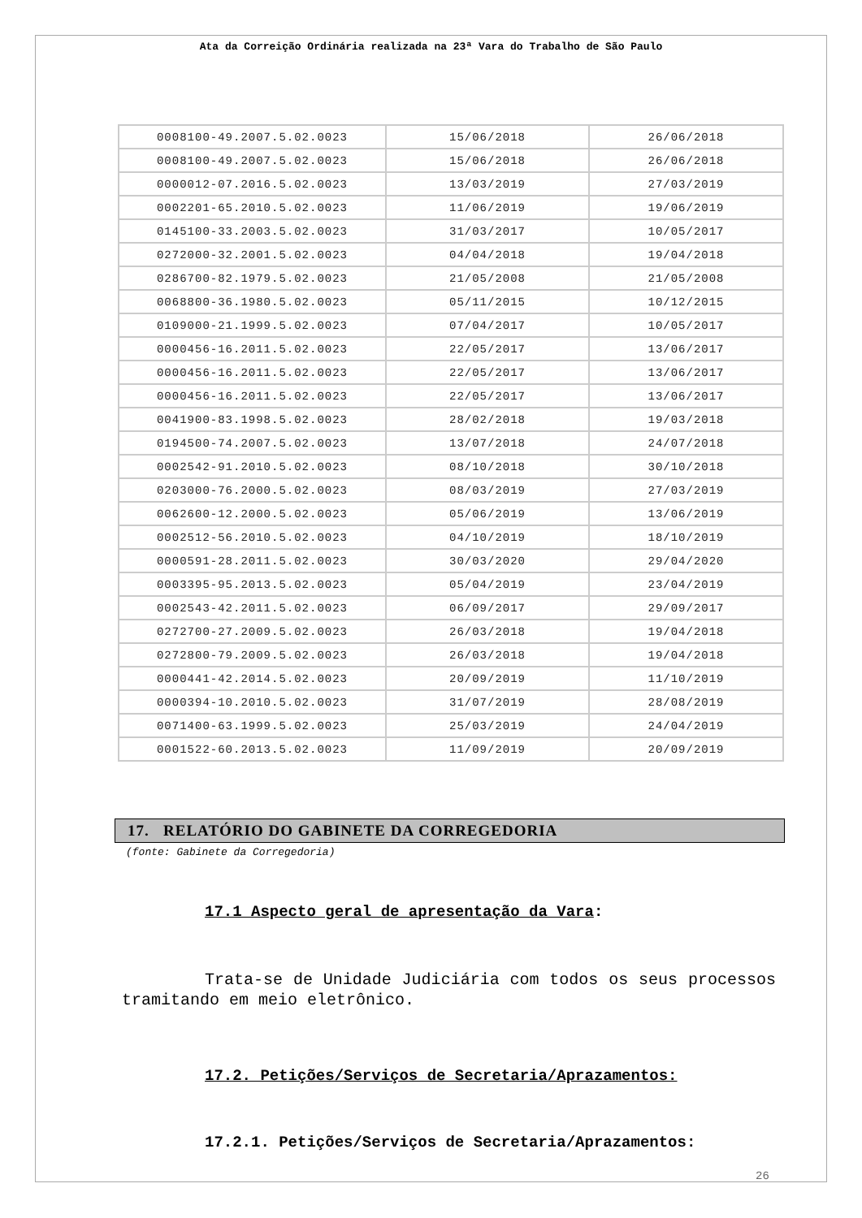Ata da Correição Ordinária realizada na 23ª Vara do Trabalho de São Paulo
| 0008100-49.2007.5.02.0023 | 15/06/2018 | 26/06/2018 |
| 0008100-49.2007.5.02.0023 | 15/06/2018 | 26/06/2018 |
| 0000012-07.2016.5.02.0023 | 13/03/2019 | 27/03/2019 |
| 0002201-65.2010.5.02.0023 | 11/06/2019 | 19/06/2019 |
| 0145100-33.2003.5.02.0023 | 31/03/2017 | 10/05/2017 |
| 0272000-32.2001.5.02.0023 | 04/04/2018 | 19/04/2018 |
| 0286700-82.1979.5.02.0023 | 21/05/2008 | 21/05/2008 |
| 0068800-36.1980.5.02.0023 | 05/11/2015 | 10/12/2015 |
| 0109000-21.1999.5.02.0023 | 07/04/2017 | 10/05/2017 |
| 0000456-16.2011.5.02.0023 | 22/05/2017 | 13/06/2017 |
| 0000456-16.2011.5.02.0023 | 22/05/2017 | 13/06/2017 |
| 0000456-16.2011.5.02.0023 | 22/05/2017 | 13/06/2017 |
| 0041900-83.1998.5.02.0023 | 28/02/2018 | 19/03/2018 |
| 0194500-74.2007.5.02.0023 | 13/07/2018 | 24/07/2018 |
| 0002542-91.2010.5.02.0023 | 08/10/2018 | 30/10/2018 |
| 0203000-76.2000.5.02.0023 | 08/03/2019 | 27/03/2019 |
| 0062600-12.2000.5.02.0023 | 05/06/2019 | 13/06/2019 |
| 0002512-56.2010.5.02.0023 | 04/10/2019 | 18/10/2019 |
| 0000591-28.2011.5.02.0023 | 30/03/2020 | 29/04/2020 |
| 0003395-95.2013.5.02.0023 | 05/04/2019 | 23/04/2019 |
| 0002543-42.2011.5.02.0023 | 06/09/2017 | 29/09/2017 |
| 0272700-27.2009.5.02.0023 | 26/03/2018 | 19/04/2018 |
| 0272800-79.2009.5.02.0023 | 26/03/2018 | 19/04/2018 |
| 0000441-42.2014.5.02.0023 | 20/09/2019 | 11/10/2019 |
| 0000394-10.2010.5.02.0023 | 31/07/2019 | 28/08/2019 |
| 0071400-63.1999.5.02.0023 | 25/03/2019 | 24/04/2019 |
| 0001522-60.2013.5.02.0023 | 11/09/2019 | 20/09/2019 |
17. RELATÓRIO DO GABINETE DA CORREGEDORIA
(fonte: Gabinete da Corregedoria)
17.1 Aspecto geral de apresentação da Vara:
Trata-se de Unidade Judiciária com todos os seus processos tramitando em meio eletrônico.
17.2. Petições/Serviços de Secretaria/Aprazamentos:
17.2.1. Petições/Serviços de Secretaria/Aprazamentos:
26